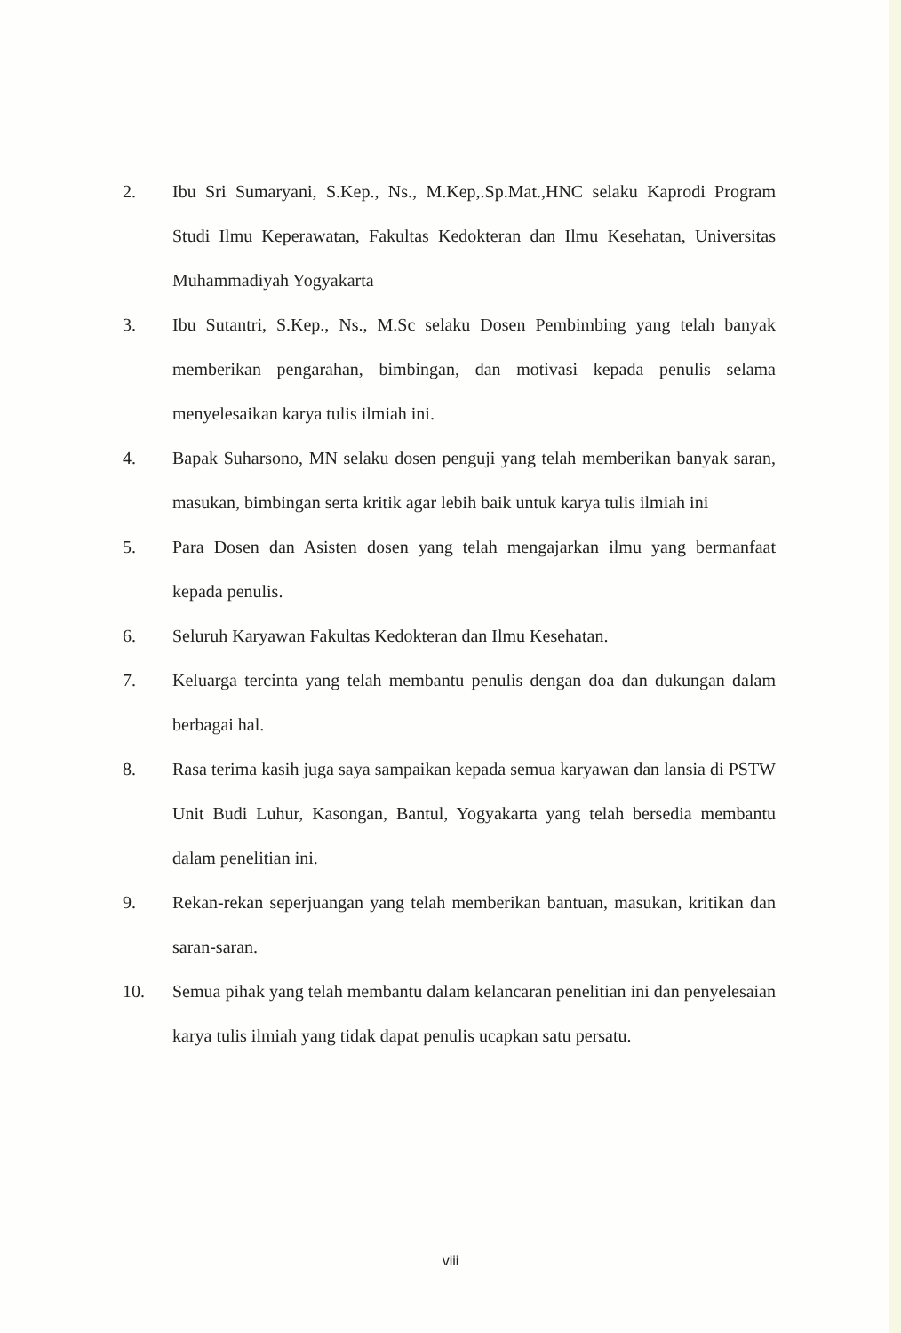2. Ibu Sri Sumaryani, S.Kep., Ns., M.Kep,.Sp.Mat.,HNC selaku Kaprodi Program Studi Ilmu Keperawatan, Fakultas Kedokteran dan Ilmu Kesehatan, Universitas Muhammadiyah Yogyakarta
3. Ibu Sutantri, S.Kep., Ns., M.Sc selaku Dosen Pembimbing yang telah banyak memberikan pengarahan, bimbingan, dan motivasi kepada penulis selama menyelesaikan karya tulis ilmiah ini.
4. Bapak Suharsono, MN selaku dosen penguji yang telah memberikan banyak saran, masukan, bimbingan serta kritik agar lebih baik untuk karya tulis ilmiah ini
5. Para Dosen dan Asisten dosen yang telah mengajarkan ilmu yang bermanfaat kepada penulis.
6. Seluruh Karyawan Fakultas Kedokteran dan Ilmu Kesehatan.
7. Keluarga tercinta yang telah membantu penulis dengan doa dan dukungan dalam berbagai hal.
8. Rasa terima kasih juga saya sampaikan kepada semua karyawan dan lansia di PSTW Unit Budi Luhur, Kasongan, Bantul, Yogyakarta yang telah bersedia membantu dalam penelitian ini.
9. Rekan-rekan seperjuangan yang telah memberikan bantuan, masukan, kritikan dan saran-saran.
10. Semua pihak yang telah membantu dalam kelancaran penelitian ini dan penyelesaian karya tulis ilmiah yang tidak dapat penulis ucapkan satu persatu.
viii